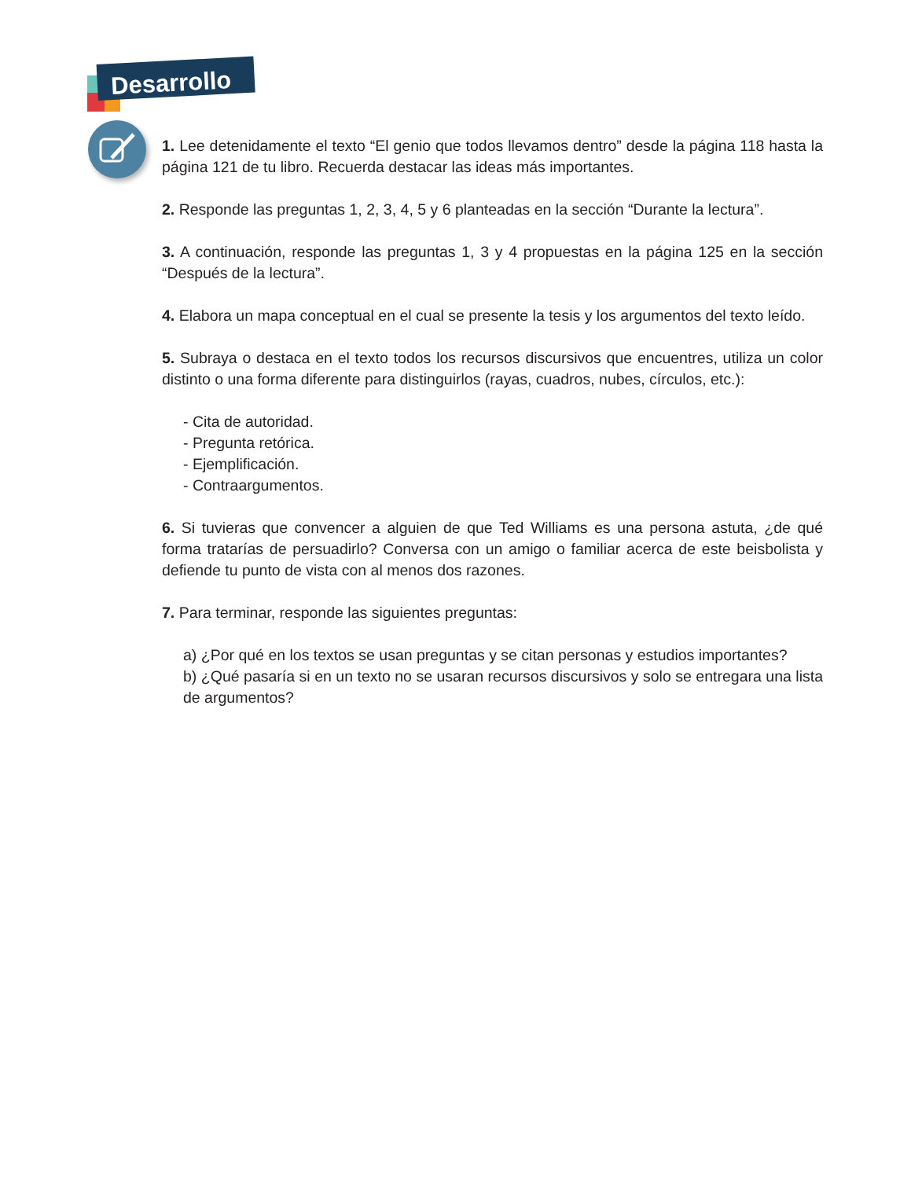Desarrollo
1. Lee detenidamente el texto “El genio que todos llevamos dentro” desde la página 118 hasta la página 121 de tu libro. Recuerda destacar las ideas más importantes.
2. Responde las preguntas 1, 2, 3, 4, 5 y 6 planteadas en la sección “Durante la lectura”.
3. A continuación, responde las preguntas 1, 3 y 4 propuestas en la página 125 en la sección “Después de la lectura”.
4. Elabora un mapa conceptual en el cual se presente la tesis y los argumentos del texto leído.
5. Subraya o destaca en el texto todos los recursos discursivos que encuentres, utiliza un color distinto o una forma diferente para distinguirlos (rayas, cuadros, nubes, círculos, etc.):
- Cita de autoridad.
- Pregunta retórica.
- Ejemplificación.
- Contraargumentos.
6. Si tuvieras que convencer a alguien de que Ted Williams es una persona astuta, ¿de qué forma tratarías de persuadirlo? Conversa con un amigo o familiar acerca de este beisbolista y defiende tu punto de vista con al menos dos razones.
7. Para terminar, responde las siguientes preguntas:
a) ¿Por qué en los textos se usan preguntas y se citan personas y estudios importantes?
b) ¿Qué pasaría si en un texto no se usaran recursos discursivos y solo se entregara una lista de argumentos?